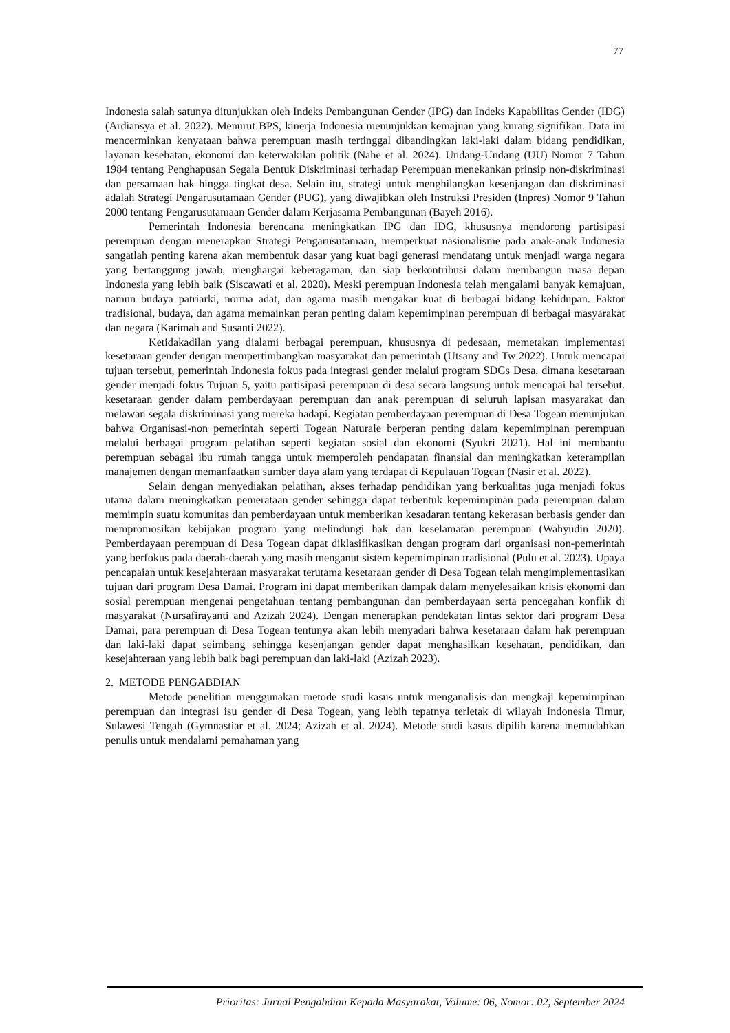77
Indonesia salah satunya ditunjukkan oleh Indeks Pembangunan Gender (IPG) dan Indeks Kapabilitas Gender (IDG) (Ardiansya et al. 2022). Menurut BPS, kinerja Indonesia menunjukkan kemajuan yang kurang signifikan. Data ini mencerminkan kenyataan bahwa perempuan masih tertinggal dibandingkan laki-laki dalam bidang pendidikan, layanan kesehatan, ekonomi dan keterwakilan politik (Nahe et al. 2024). Undang-Undang (UU) Nomor 7 Tahun 1984 tentang Penghapusan Segala Bentuk Diskriminasi terhadap Perempuan menekankan prinsip non-diskriminasi dan persamaan hak hingga tingkat desa. Selain itu, strategi untuk menghilangkan kesenjangan dan diskriminasi adalah Strategi Pengarusutamaan Gender (PUG), yang diwajibkan oleh Instruksi Presiden (Inpres) Nomor 9 Tahun 2000 tentang Pengarusutamaan Gender dalam Kerjasama Pembangunan (Bayeh 2016).
Pemerintah Indonesia berencana meningkatkan IPG dan IDG, khususnya mendorong partisipasi perempuan dengan menerapkan Strategi Pengarusutamaan, memperkuat nasionalisme pada anak-anak Indonesia sangatlah penting karena akan membentuk dasar yang kuat bagi generasi mendatang untuk menjadi warga negara yang bertanggung jawab, menghargai keberagaman, dan siap berkontribusi dalam membangun masa depan Indonesia yang lebih baik (Siscawati et al. 2020). Meski perempuan Indonesia telah mengalami banyak kemajuan, namun budaya patriarki, norma adat, dan agama masih mengakar kuat di berbagai bidang kehidupan. Faktor tradisional, budaya, dan agama memainkan peran penting dalam kepemimpinan perempuan di berbagai masyarakat dan negara (Karimah and Susanti 2022).
Ketidakadilan yang dialami berbagai perempuan, khususnya di pedesaan, memetakan implementasi kesetaraan gender dengan mempertimbangkan masyarakat dan pemerintah (Utsany and Tw 2022). Untuk mencapai tujuan tersebut, pemerintah Indonesia fokus pada integrasi gender melalui program SDGs Desa, dimana kesetaraan gender menjadi fokus Tujuan 5, yaitu partisipasi perempuan di desa secara langsung untuk mencapai hal tersebut. kesetaraan gender dalam pemberdayaan perempuan dan anak perempuan di seluruh lapisan masyarakat dan melawan segala diskriminasi yang mereka hadapi. Kegiatan pemberdayaan perempuan di Desa Togean menunjukan bahwa Organisasi-non pemerintah seperti Togean Naturale berperan penting dalam kepemimpinan perempuan melalui berbagai program pelatihan seperti kegiatan sosial dan ekonomi (Syukri 2021). Hal ini membantu perempuan sebagai ibu rumah tangga untuk memperoleh pendapatan finansial dan meningkatkan keterampilan manajemen dengan memanfaatkan sumber daya alam yang terdapat di Kepulauan Togean (Nasir et al. 2022).
Selain dengan menyediakan pelatihan, akses terhadap pendidikan yang berkualitas juga menjadi fokus utama dalam meningkatkan pemerataan gender sehingga dapat terbentuk kepemimpinan pada perempuan dalam memimpin suatu komunitas dan pemberdayaan untuk memberikan kesadaran tentang kekerasan berbasis gender dan mempromosikan kebijakan program yang melindungi hak dan keselamatan perempuan (Wahyudin 2020). Pemberdayaan perempuan di Desa Togean dapat diklasifikasikan dengan program dari organisasi non-pemerintah yang berfokus pada daerah-daerah yang masih menganut sistem kepemimpinan tradisional (Pulu et al. 2023). Upaya pencapaian untuk kesejahteraan masyarakat terutama kesetaraan gender di Desa Togean telah mengimplementasikan tujuan dari program Desa Damai. Program ini dapat memberikan dampak dalam menyelesaikan krisis ekonomi dan sosial perempuan mengenai pengetahuan tentang pembangunan dan pemberdayaan serta pencegahan konflik di masyarakat (Nursafirayanti and Azizah 2024). Dengan menerapkan pendekatan lintas sektor dari program Desa Damai, para perempuan di Desa Togean tentunya akan lebih menyadari bahwa kesetaraan dalam hak perempuan dan laki-laki dapat seimbang sehingga kesenjangan gender dapat menghasilkan kesehatan, pendidikan, dan kesejahteraan yang lebih baik bagi perempuan dan laki-laki (Azizah 2023).
2. METODE PENGABDIAN
Metode penelitian menggunakan metode studi kasus untuk menganalisis dan mengkaji kepemimpinan perempuan dan integrasi isu gender di Desa Togean, yang lebih tepatnya terletak di wilayah Indonesia Timur, Sulawesi Tengah (Gymnastiar et al. 2024; Azizah et al. 2024). Metode studi kasus dipilih karena memudahkan penulis untuk mendalami pemahaman yang
Prioritas: Jurnal Pengabdian Kepada Masyarakat, Volume: 06, Nomor: 02, September 2024